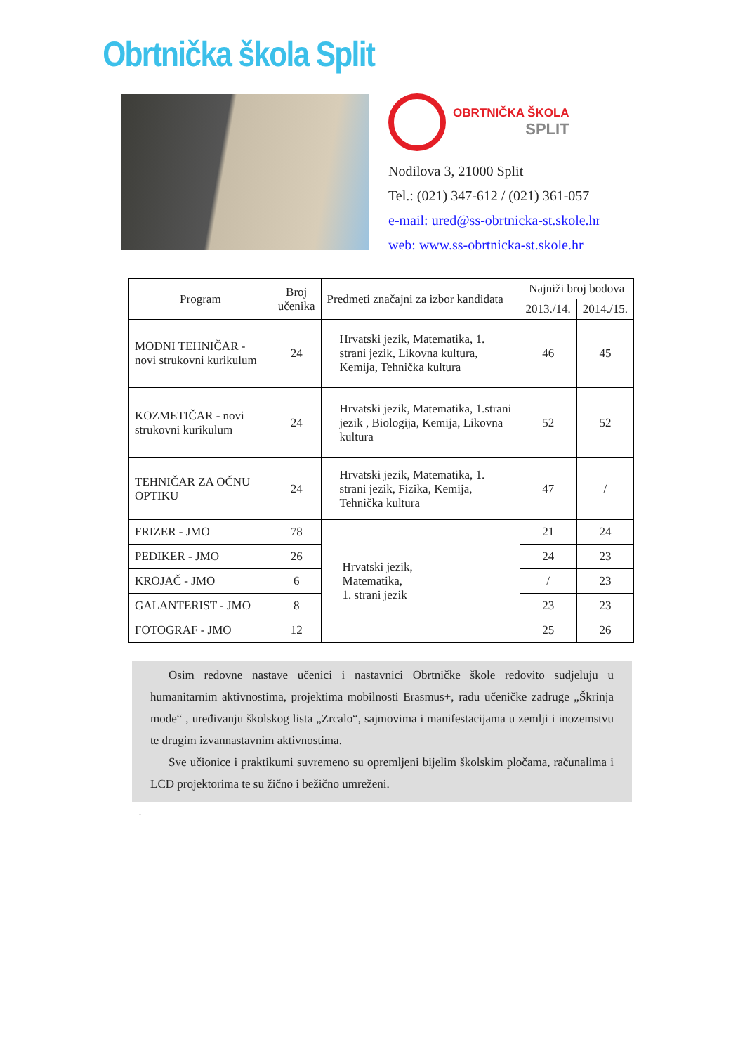Obrtnička škola Split
OBRTNIČKA ŠKOLA
SPLIT
Nodilova 3, 21000 Split
Tel.: (021) 347-612 / (021) 361-057
e-mail: ured@ss-obrtnicka-st.skole.hr
web: www.ss-obrtnicka-st.skole.hr
| Program | Broj učenika | Predmeti značajni za izbor kandidata | Najniži broj bodova | |
| --- | --- | --- | --- | --- |
| | | | 2013./14. | 2014./15. |
| MODNI TEHNIČAR - novi strukovni kurikulum | 24 | Hrvatski jezik, Matematika, 1. strani jezik, Likovna kultura, Kemija, Tehnička kultura | 46 | 45 |
| KOZMETIČAR - novi strukovni kurikulum | 24 | Hrvatski jezik, Matematika, 1.strani jezik , Biologija, Kemija, Likovna kultura | 52 | 52 |
| TEHNIČAR ZA OČNU OPTIKU | 24 | Hrvatski jezik, Matematika, 1. strani jezik, Fizika, Kemija, Tehnička kultura | 47 | / |
| FRIZER - JMO | 78 | Hrvatski jezik, Matematika, 1. strani jezik | 21 | 24 |
| PEDIKER - JMO | 26 | | 24 | 23 |
| KROJAČ - JMO | 6 | | / | 23 |
| GALANTERIST - JMO | 8 | | 23 | 23 |
| FOTOGRAF - JMO | 12 | | 25 | 26 |
Osim redovne nastave učenici i nastavnici Obrtničke škole redovito sudjeluju u humanitarnim aktivnostima, projektima mobilnosti Erasmus+, radu učeničke zadruge „Škrinja mode“ , uređivanju školskog lista „Zrcalo“, sajmovima i manifestacijama u zemlji i inozemstvu te drugim izvannastavnim aktivnostima.
Sve učionice i praktikumi suvremeno su opremljeni bijelim školskim pločama, računalima i LCD projektorima te su žično i bežično umreženi.
.